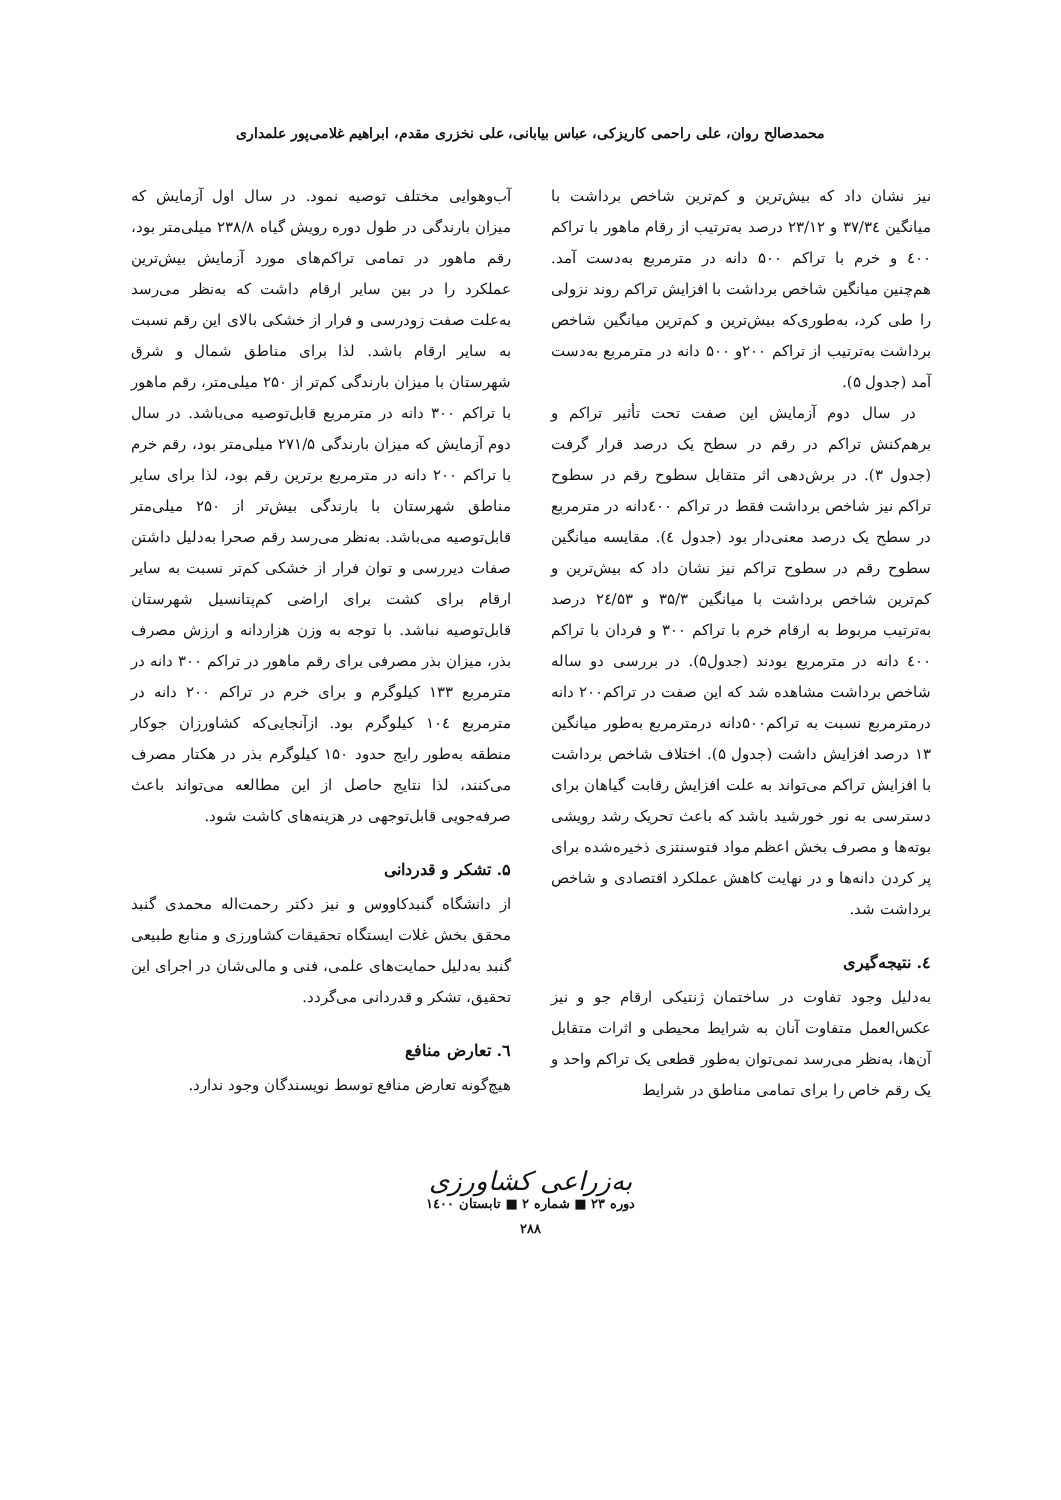محمدصالح روان، علی راحمی کاریزکی، عباس بیابانی، علی نخزری مقدم، ابراهیم غلامی‌پور علمداری
نیز نشان داد که بیش‌ترین و کم‌ترین شاخص برداشت با میانگین ۳۷/۳٤ و ۲۳/۱۲ درصد به‌ترتیب از رقام ماهور با تراکم ٤۰۰ و خرم با تراکم ۵۰۰ دانه در مترمربع به‌دست آمد. هم‌چنین میانگین شاخص برداشت با افزایش تراکم روند نزولی را طی کرد، به‌طوری‌که بیش‌ترین و کم‌ترین میانگین شاخص برداشت به‌ترتیب از تراکم ۲۰۰و ۵۰۰ دانه در مترمربع به‌دست آمد (جدول ۵).
در سال دوم آزمایش این صفت تحت تأثیر تراکم و برهم‌کنش تراکم در رقم در سطح یک درصد قرار گرفت (جدول ۳). در برش‌دهی اثر متقابل سطوح رقم در سطوح تراکم نیز شاخص برداشت فقط در تراکم ٤۰۰دانه در مترمربع در سطح یک درصد معنی‌دار بود (جدول ٤). مقایسه میانگین سطوح رقم در سطوح تراکم نیز نشان داد که بیش‌ترین و کم‌ترین شاخص برداشت با میانگین ۳۵/۳ و ۲٤/۵۳ درصد به‌ترتیب مربوط به ارقام خرم با تراکم ۳۰۰ و فردان با تراکم ٤۰۰ دانه در مترمربع بودند (جدول۵). در بررسی دو ساله شاخص برداشت مشاهده شد که این صفت در تراکم۲۰۰ دانه درمترمربع نسبت به تراکم۵۰۰دانه درمترمربع به‌طور میانگین ۱۳ درصد افزایش داشت (جدول ۵). اختلاف شاخص برداشت با افزایش تراکم می‌تواند به علت افزایش رقابت گیاهان برای دسترسی به نور خورشید باشد که باعث تحریک رشد رویشی بوته‌ها و مصرف بخش اعظم مواد فتوسنتزی ذخیره‌شده برای پر کردن دانه‌ها و در نهایت کاهش عملکرد اقتصادی و شاخص برداشت شد.
٤. نتیجه‌گیری
به‌دلیل وجود تفاوت در ساختمان ژنتیکی ارقام جو و نیز عکس‌العمل متفاوت آنان به شرایط محیطی و اثرات متقابل آن‌ها، به‌نظر می‌رسد نمی‌توان به‌طور قطعی یک تراکم واحد و یک رقم خاص را برای تمامی مناطق در شرایط
آب‌وهوایی مختلف توصیه نمود. در سال اول آزمایش که میزان بارندگی در طول دوره رویش گیاه ۲۳۸/۸ میلی‌متر بود، رقم ماهور در تمامی تراکم‌های مورد آزمایش بیش‌ترین عملکرد را در بین سایر ارقام داشت که به‌نظر می‌رسد به‌علت صفت زودرسی و فرار از خشکی بالای این رقم نسبت به سایر ارقام باشد. لذا برای مناطق شمال و شرق شهرستان با میزان بارندگی کم‌تر از ۲۵۰ میلی‌متر، رقم ماهور با تراکم ۳۰۰ دانه در مترمربع قابل‌توصیه می‌باشد. در سال دوم آزمایش که میزان بارندگی ۲۷۱/۵ میلی‌متر بود، رقم خرم با تراکم ۲۰۰ دانه در مترمربع برترین رقم بود، لذا برای سایر مناطق شهرستان با بارندگی بیش‌تر از ۲۵۰ میلی‌متر قابل‌توصیه می‌باشد. به‌نظر می‌رسد رقم صحرا به‌دلیل داشتن صفات دیررسی و توان فرار از خشکی کم‌تر نسبت به سایر ارقام برای کشت برای اراضی کم‌پتانسیل شهرستان قابل‌توصیه نباشد. با توجه به وزن هزاردانه و ارزش مصرف بذر، میزان بذر مصرفی برای رقم ماهور در تراکم ۳۰۰ دانه در مترمربع ۱۳۳ کیلوگرم و برای خرم در تراکم ۲۰۰ دانه در مترمربع ۱۰٤ کیلوگرم بود. ازآنجایی‌که کشاورزان جوکار منطقه به‌طور رایج حدود ۱۵۰ کیلوگرم بذر در هکتار مصرف می‌کنند، لذا نتایج حاصل از این مطالعه می‌تواند باعث صرفه‌جویی قابل‌توجهی در هزینه‌های کاشت شود.
۵. تشکر و قدردانی
از دانشگاه گنبدکاووس و نیز دکتر رحمت‌اله محمدی گنبد محقق بخش غلات ایستگاه تحقیقات کشاورزی و منابع طبیعی گنبد به‌دلیل حمایت‌های علمی، فنی و مالی‌شان در اجرای این تحقیق، تشکر و قدردانی می‌گردد.
٦. تعارض منافع
هیچ‌گونه تعارض منافع توسط نویسندگان وجود ندارد.
به‌زراعی کشاورزی
دوره ۲۳ ■ شماره ۲ ■ تابستان ۱٤۰۰
۲۸۸